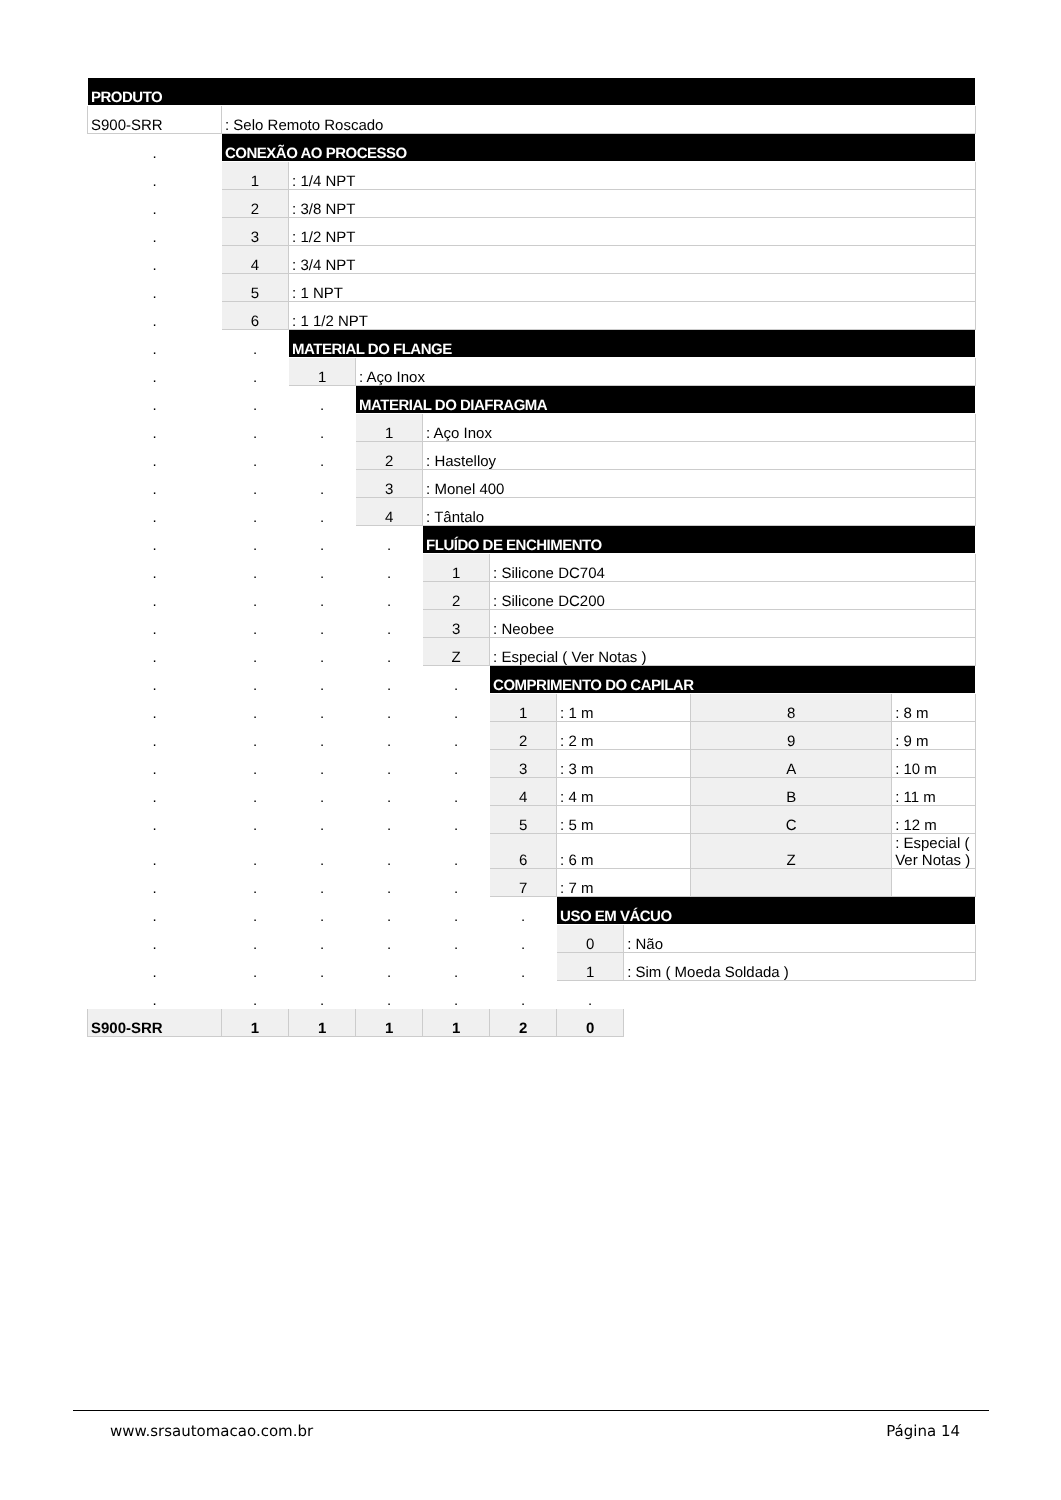| PRODUTO | | | | | | | | | |
| S900-SRR | : Selo Remoto Roscado | | | | | | | | |
| . | CONEXÃO AO PROCESSO | | | | | | | | |
| . | 1 | : 1/4 NPT | | | | | | | |
| . | 2 | : 3/8 NPT | | | | | | | |
| . | 3 | : 1/2 NPT | | | | | | | |
| . | 4 | : 3/4 NPT | | | | | | | |
| . | 5 | : 1 NPT | | | | | | | |
| . | 6 | : 1 1/2 NPT | | | | | | | |
| . | . | MATERIAL DO FLANGE | | | | | | | |
| . | . | 1 | : Aço Inox | | | | | | |
| . | . | . | MATERIAL DO DIAFRAGMA | | | | | | |
| . | . | . | 1 | : Aço Inox | | | | | |
| . | . | . | 2 | : Hastelloy | | | | | |
| . | . | . | 3 | : Monel 400 | | | | | |
| . | . | . | 4 | : Tântalo | | | | | |
| . | . | . | . | FLUÍDO DE ENCHIMENTO | | | | | |
| . | . | . | . | 1 | : Silicone DC704 | | | | |
| . | . | . | . | 2 | : Silicone DC200 | | | | |
| . | . | . | . | 3 | : Neobee | | | | |
| . | . | . | . | Z | : Especial ( Ver Notas ) | | | | |
| . | . | . | . | . | COMPRIMENTO DO CAPILAR | | | | |
| . | . | . | . | . | 1 | : 1 m | | 8 | : 8 m |
| . | . | . | . | . | 2 | : 2 m | | 9 | : 9 m |
| . | . | . | . | . | 3 | : 3 m | | A | : 10 m |
| . | . | . | . | . | 4 | : 4 m | | B | : 11 m |
| . | . | . | . | . | 5 | : 5 m | | C | : 12 m |
| . | . | . | . | . | 6 | : 6 m | | Z | : Especial ( Ver Notas ) |
| . | . | . | . | . | 7 | : 7 m | | | |
| . | . | . | . | . | . | USO EM VÁCUO | | | |
| . | . | . | . | . | . | 0 | : Não | | |
| . | . | . | . | . | . | 1 | : Sim ( Moeda Soldada ) | | |
| . | . | . | . | . | . | . | | | |
| S900-SRR | 1 | 1 | 1 | 1 | 2 | 0 | | | |
www.srsautomacao.com.br Página 14